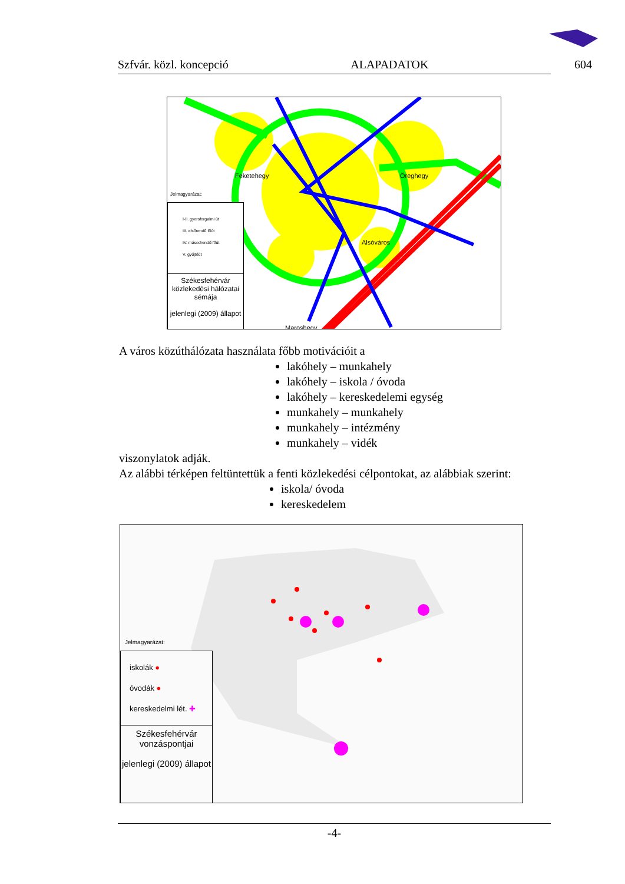Szfvár. közl. koncepció ALAPADATOK 604
Feketehegy Öreghegy
Maroshegy
Alsóváros
Jelmagyarázat:
I-II. gyorsforgalmi út
III. elsőrendű főút
IV. másodrendű főút
V. gyűjtőút
Székesfehérvár közlekedési hálózatai sémája
jelenlegi (2009) állapot
A város közúthálózata használata főbb motivációit a
lakóhely – munkahely
lakóhely – iskola / óvoda
lakóhely – kereskedelemi egység
munkahely – munkahely
munkahely – intézmény
munkahely – vidék
viszonylatok adják.
Az alábbi térképen feltüntettük a fenti közlekedési célpontokat, az alábbiak szerint:
iskola/ óvoda
kereskedelem
Jelmagyarázat:
iskolák ●
óvodák ●
kereskedelmi lét. ✚
Székesfehérvár vonzáspontjai
jelenlegi (2009) állapot
-4-